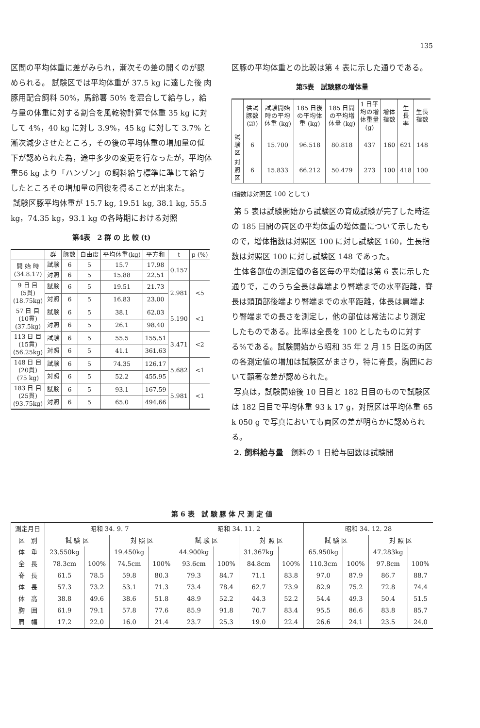135
区間の平均体重に差がみられ，漸次その差の開くのが認められる。 試験区では平均体重が 37.5 kg に達した後 肉豚用配合飼料 50%，馬鈴薯 50% を混合して給与し，給与量の体重に対する割合を風乾物計算で体重 35 kg に対して 4%，40 kg に対し 3.9%，45 kg に対して 3.7% と漸次減少させたところ，その後の平均体重の増加量の低下が認められた為，途中多少の変更を行なったが，平均体重56 kg より「ハンゾン」の飼料給与標準に準じて給与したところその増加量の回復を得ることが出来た。
試験区豚平均体重が 15.7 kg, 19.51 kg, 38.1 kg, 55.5 kg，74.35 kg，93.1 kg の各時期における対照
第4表　2 群 の 比 較 (t)
| | 群 | 豚数 | 自由度 | 平均体重(kg) | 平方和 | t | p (%) |
| --- | --- | --- | --- | --- | --- | --- | --- |
| 開 始 時 (34.8.17) | 試験 | 6 | 5 | 15.7 | 17.98 | 0.157 | |
| | 対照 | 6 | 5 | 15.88 | 22.51 | | |
| 9 日 目 (5貫) (18.75kg) | 試験 | 6 | 5 | 19.51 | 21.73 | 2.981 | <5 |
| | 対照 | 6 | 5 | 16.83 | 23.00 | | |
| 57 日 目 (10貫) (37.5kg) | 試験 | 6 | 5 | 38.1 | 62.03 | 5.190 | <1 |
| | 対照 | 6 | 5 | 26.1 | 98.40 | | |
| 113 日 目 (15貫) (56.25kg) | 試験 | 6 | 5 | 55.5 | 155.51 | 3.471 | <2 |
| | 対照 | 6 | 5 | 41.1 | 361.63 | | |
| 148 日 目 (20貫) (75 kg) | 試験 | 6 | 5 | 74.35 | 126.17 | 5.682 | <1 |
| | 対照 | 6 | 5 | 52.2 | 455.95 | | |
| 183 日 目 (25貫) (93.75kg) | 試験 | 6 | 5 | 93.1 | 167.59 | 5.981 | <1 |
| | 対照 | 6 | 5 | 65.0 | 494.66 | | |
区豚の平均体重との比較は第 4 表に示した通りである。
第5表　試験豚の増体量
| | 供試豚数 (頭) | 試験開始時の平均体重 (kg) | 185 日後の平均体重 (kg) | 185 日間の平均増体量 (kg) | 1 日平均の増体重量 (g) | 増体指数 | 生長率 | 生長指数 |
| --- | --- | --- | --- | --- | --- | --- | --- | --- |
| 試験区 | 6 | 15.700 | 96.518 | 80.818 | 437 | 160 | 621 | 148 |
| 対照区 | 6 | 15.833 | 66.212 | 50.479 | 273 | 100 | 418 | 100 |
(指数は対照区 100 として)
第 5 表は試験開始から試験区の育成試験が完了した時迄の 185 日間の両区の平均体重の増体量について示したもので，増体指数は対照区 100 に対し試験区 160，生長指数は対照区 100 に対し試験区 148 であった。
生体各部位の測定値の各区毎の平均値は第 6 表に示した通りで，このうち全長は鼻端より臀端までの水平距離，脊長は頭頂部後端より臀端までの水平距離，体長は肩端より臀端までの長さを測定し，他の部位は常法により測定したものである。比率は全長を 100 としたものに対する%である。試験開始から昭和 35 年 2 月 15 日迄の両区の各測定値の増加は試験区がまさり，特に脊長，胸囲において顕著な差が認められた。
写真は，試験開始後 10 日目と 182 日目のもので試験区は 182 日目で平均体重 93 k 17 g，対照区は平均体重 65 k 050 g で写真においても両区の差が明らかに認められる。
2. 飼料給与量　飼料の 1 日給与回数は試験開
第 6 表　試 験 豚 体 尺 測 定 値
| 測定月日 | 昭和 34. 9. 7 | | | | 昭和 34. 11. 2 | | | | 昭和 34. 12. 28 | | | |
| 区 別 | 試 験 区 | | 対 照 区 | | 試 験 区 | | 対 照 区 | | 試 験 区 | | 対 照 区 | |
| 体 重 | 23.550kg | | 19.450kg | | 44.900kg | | 31.367kg | | 65.950kg | | 47.283kg | |
| 全 長 | 78.3cm | 100% | 74.5cm | 100% | 93.6cm | 100% | 84.8cm | 100% | 110.3cm | 100% | 97.8cm | 100% |
| 脊 長 | 61.5 | 78.5 | 59.8 | 80.3 | 79.3 | 84.7 | 71.1 | 83.8 | 97.0 | 87.9 | 86.7 | 88.7 |
| 体 長 | 57.3 | 73.2 | 53.1 | 71.3 | 73.4 | 78.4 | 62.7 | 73.9 | 82.9 | 75.2 | 72.8 | 74.4 |
| 体 高 | 38.8 | 49.6 | 38.6 | 51.8 | 48.9 | 52.2 | 44.3 | 52.2 | 54.4 | 49.3 | 50.4 | 51.5 |
| 胸 囲 | 61.9 | 79.1 | 57.8 | 77.6 | 85.9 | 91.8 | 70.7 | 83.4 | 95.5 | 86.6 | 83.8 | 85.7 |
| 肩 幅 | 17.2 | 22.0 | 16.0 | 21.4 | 23.7 | 25.3 | 19.0 | 22.4 | 26.6 | 24.1 | 23.5 | 24.0 |